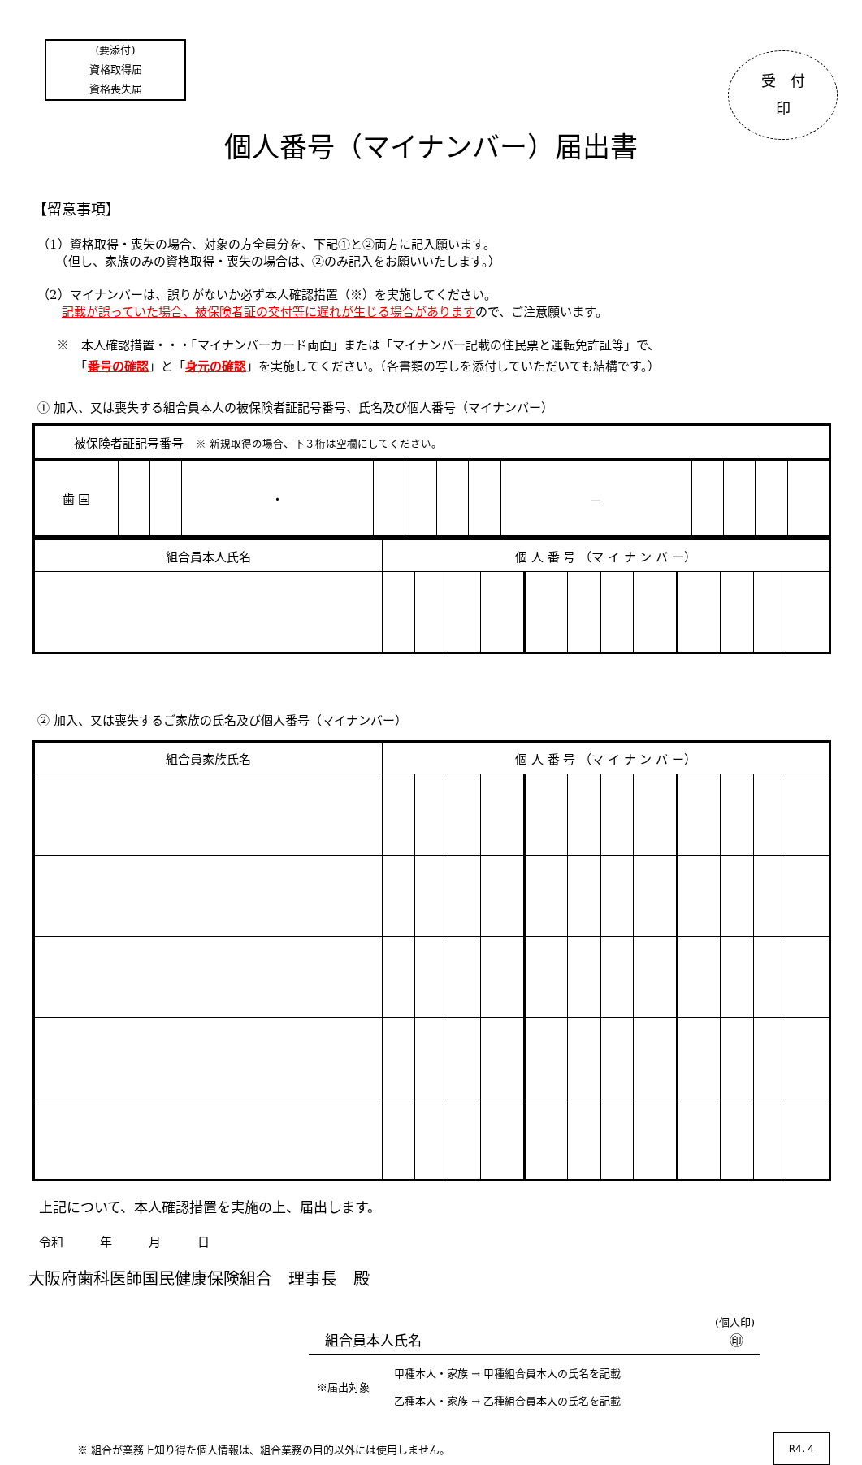(要添付)
資格取得届
資格喪失届
受　付
印
個人番号（マイナンバー）届出書
【留意事項】
（1）資格取得・喪失の場合、対象の方全員分を、下記①と②両方に記入願います。
　　（但し、家族のみの資格取得・喪失の場合は、②のみ記入をお願いいたします。）
（2）マイナンバーは、誤りがないか必ず本人確認措置（※）を実施してください。
　　記載が誤っていた場合、被保険者証の交付等に遅れが生じる場合がありますので、ご注意願います。
※　本人確認措置・・・「マイナンバーカード両面」または「マイナンバー記載の住民票と運転免許証等」で、
　　「番号の確認」と「身元の確認」を実施してください。（各書類の写しを添付していただいても結構です。）
① 加入、又は喪失する組合員本人の被保険者証記号番号、氏名及び個人番号（マイナンバー）
| 被保険者証記号番号 ※ 新規取得の場合、下３桁は空欄にしてください。 | | | | | | | | | | | | |
| 歯 国 | | | ・ | | | | | － | | | | |
| 組合員本人氏名 | 個 人 番 号 （マ イ ナ ン バ ー） | | | | | | | | | | | |
| --- | --- | --- | --- | --- | --- | --- | --- | --- | --- | --- | --- | --- |
② 加入、又は喪失するご家族の氏名及び個人番号（マイナンバー）
| 組合員家族氏名 | 個 人 番 号 （マ イ ナ ン バ ー） | | | | | | | | | | | |
| --- | --- | --- | --- | --- | --- | --- | --- | --- | --- | --- | --- | --- |
上記について、本人確認措置を実施の上、届出します。
令和　　　年　　　月　　　日
大阪府歯科医師国民健康保険組合　理事長　殿
(個人印)
組合員本人氏名 ㊞
※届出対象 甲種本人・家族 → 甲種組合員本人の氏名を記載
乙種本人・家族 → 乙種組合員本人の氏名を記載
※ 組合が業務上知り得た個人情報は、組合業務の目的以外には使用しません。 R4. 4